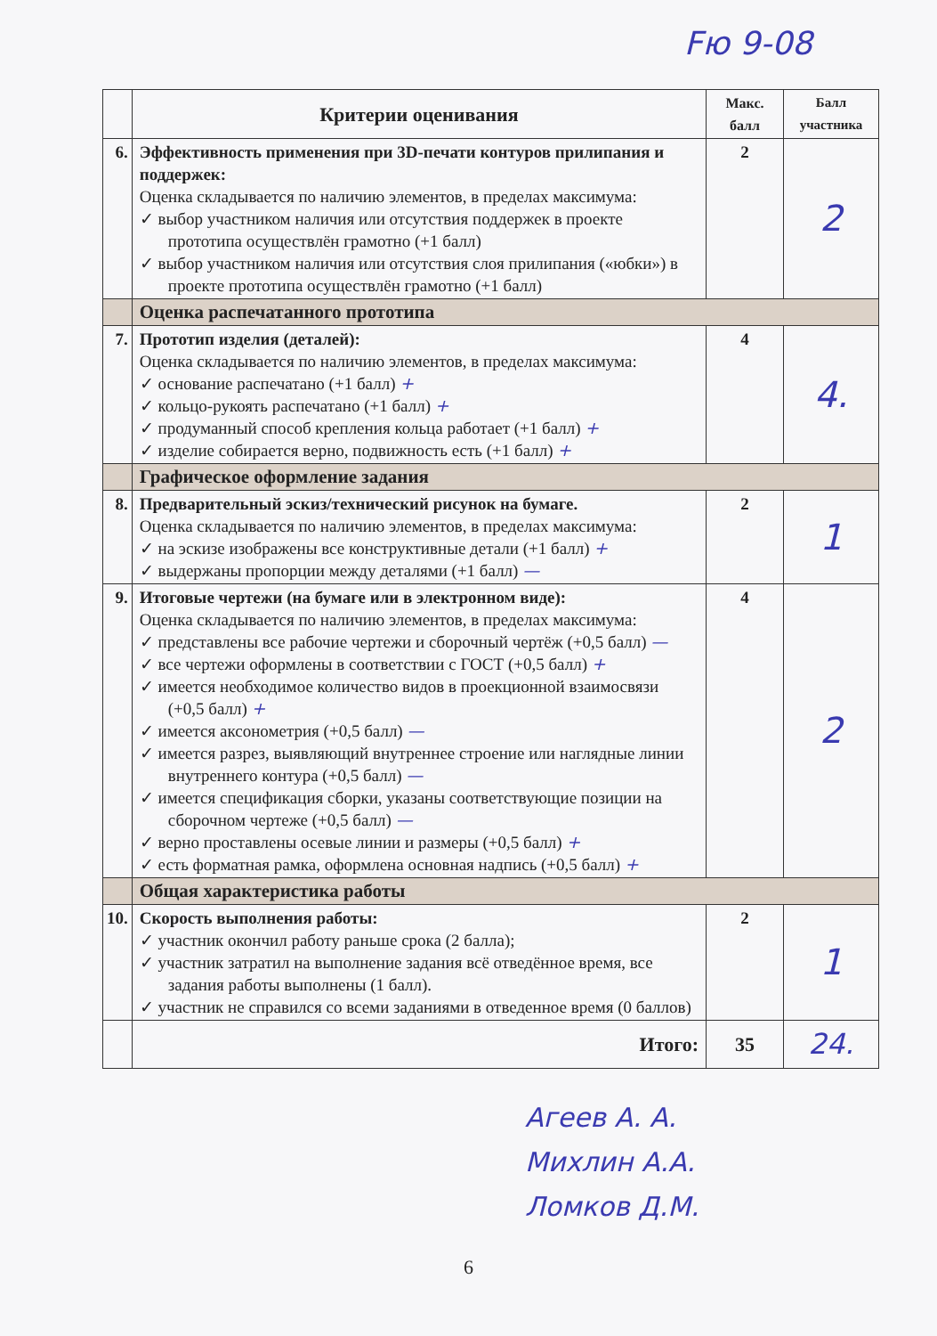Fю 9-08
| | Критерии оценивания | Макс. балл | Балл участника |
| --- | --- | --- | --- |
| 6. | Эффективность применения при 3D-печати контуров прилипания и поддержек: Оценка складывается по наличию элементов, в пределах максимума: ✓ выбор участником наличия или отсутствия поддержек в проекте прототипа осуществлён грамотно (+1 балл) ✓ выбор участником наличия или отсутствия слоя прилипания («юбки») в проекте прототипа осуществлён грамотно (+1 балл) | 2 | 2 |
| | Оценка распечатанного прототипа | | |
| 7. | Прототип изделия (деталей): Оценка складывается по наличию элементов, в пределах максимума: ✓ основание распечатано (+1 балл) + ✓ кольцо-рукоять распечатано (+1 балл) + ✓ продуманный способ крепления кольца работает (+1 балл) + ✓ изделие собирается верно, подвижность есть (+1 балл) + | 4 | 4. |
| | Графическое оформление задания | | |
| 8. | Предварительный эскиз/технический рисунок на бумаге. Оценка складывается по наличию элементов, в пределах максимума: ✓ на эскизе изображены все конструктивные детали (+1 балл) + ✓ выдержаны пропорции между деталями (+1 балл) — | 2 | 1 |
| 9. | Итоговые чертежи (на бумаге или в электронном виде): Оценка складывается по наличию элементов, в пределах максимума: ✓ представлены все рабочие чертежи и сборочный чертёж (+0,5 балл) — ✓ все чертежи оформлены в соответствии с ГОСТ (+0,5 балл) + ✓ имеется необходимое количество видов в проекционной взаимосвязи (+0,5 балл) + ✓ имеется аксонометрия (+0,5 балл) — ✓ имеется разрез, выявляющий внутреннее строение или наглядные линии внутреннего контура (+0,5 балл) — ✓ имеется спецификация сборки, указаны соответствующие позиции на сборочном чертеже (+0,5 балл) — ✓ верно проставлены осевые линии и размеры (+0,5 балл) + ✓ есть форматная рамка, оформлена основная надпись (+0,5 балл) + | 4 | 2 |
| | Общая характеристика работы | | |
| 10. | Скорость выполнения работы: ✓ участник окончил работу раньше срока (2 балла); ✓ участник затратил на выполнение задания всё отведённое время, все задания работы выполнены (1 балл). ✓ участник не справился со всеми заданиями в отведенное время (0 баллов) | 2 | 1 |
| | Итого: | 35 | 24. |
Агеев А. А.
Михлин А.А.
Ломков Д.М.
6